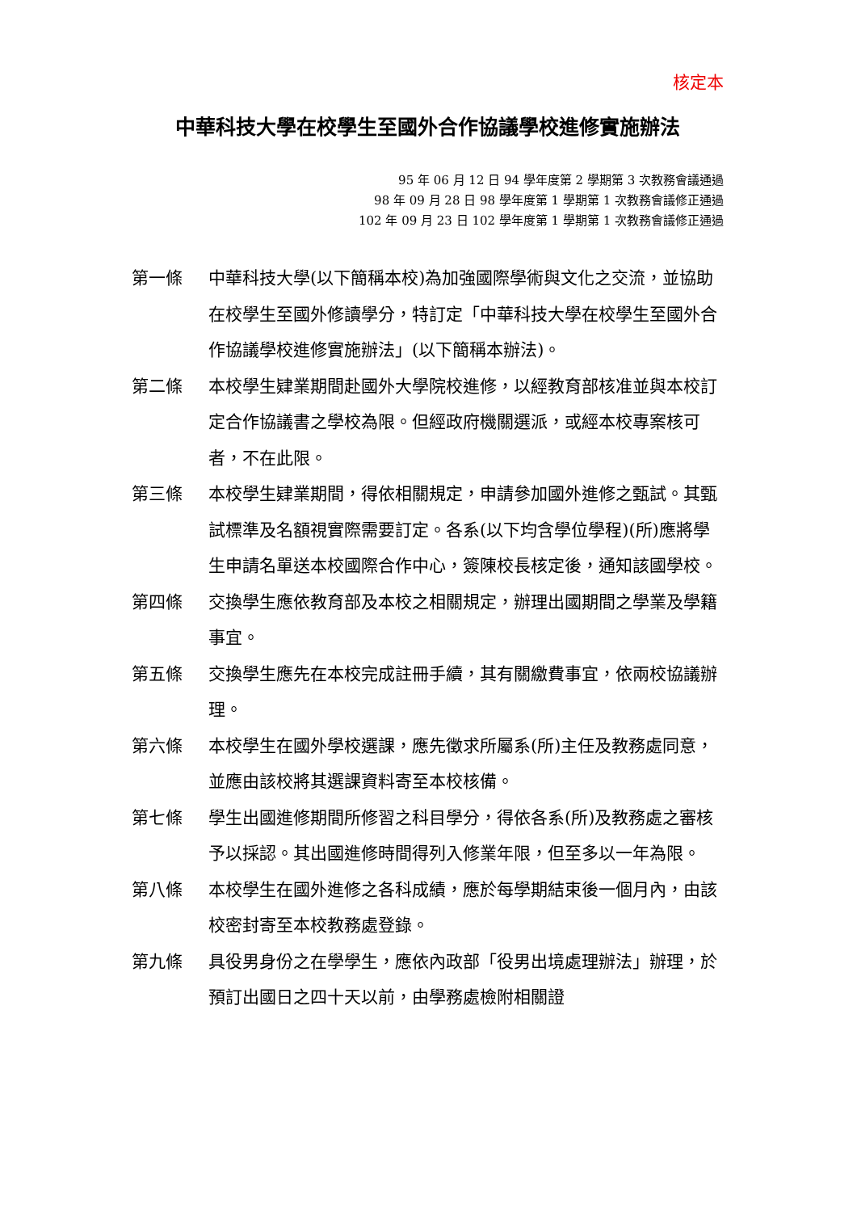核定本
中華科技大學在校學生至國外合作協議學校進修實施辦法
95 年 06 月 12 日 94 學年度第 2 學期第 3 次教務會議通過
98 年 09 月 28 日 98 學年度第 1 學期第 1 次教務會議修正通過
102 年 09 月 23 日 102 學年度第 1 學期第 1 次教務會議修正通過
第一條 中華科技大學(以下簡稱本校)為加強國際學術與文化之交流，並協助在校學生至國外修讀學分，特訂定「中華科技大學在校學生至國外合作協議學校進修實施辦法」(以下簡稱本辦法)。
第二條 本校學生肄業期間赴國外大學院校進修，以經教育部核准並與本校訂定合作協議書之學校為限。但經政府機關選派，或經本校專案核可者，不在此限。
第三條 本校學生肄業期間，得依相關規定，申請參加國外進修之甄試。其甄試標準及名額視實際需要訂定。各系(以下均含學位學程)(所)應將學生申請名單送本校國際合作中心，簽陳校長核定後，通知該國學校。
第四條 交換學生應依教育部及本校之相關規定，辦理出國期間之學業及學籍事宜。
第五條 交換學生應先在本校完成註冊手續，其有關繳費事宜，依兩校協議辦理。
第六條 本校學生在國外學校選課，應先徵求所屬系(所)主任及教務處同意，並應由該校將其選課資料寄至本校核備。
第七條 學生出國進修期間所修習之科目學分，得依各系(所)及教務處之審核予以採認。其出國進修時間得列入修業年限，但至多以一年為限。
第八條 本校學生在國外進修之各科成績，應於每學期結束後一個月內，由該校密封寄至本校教務處登錄。
第九條 具役男身份之在學學生，應依內政部「役男出境處理辦法」辦理，於預訂出國日之四十天以前，由學務處檢附相關證